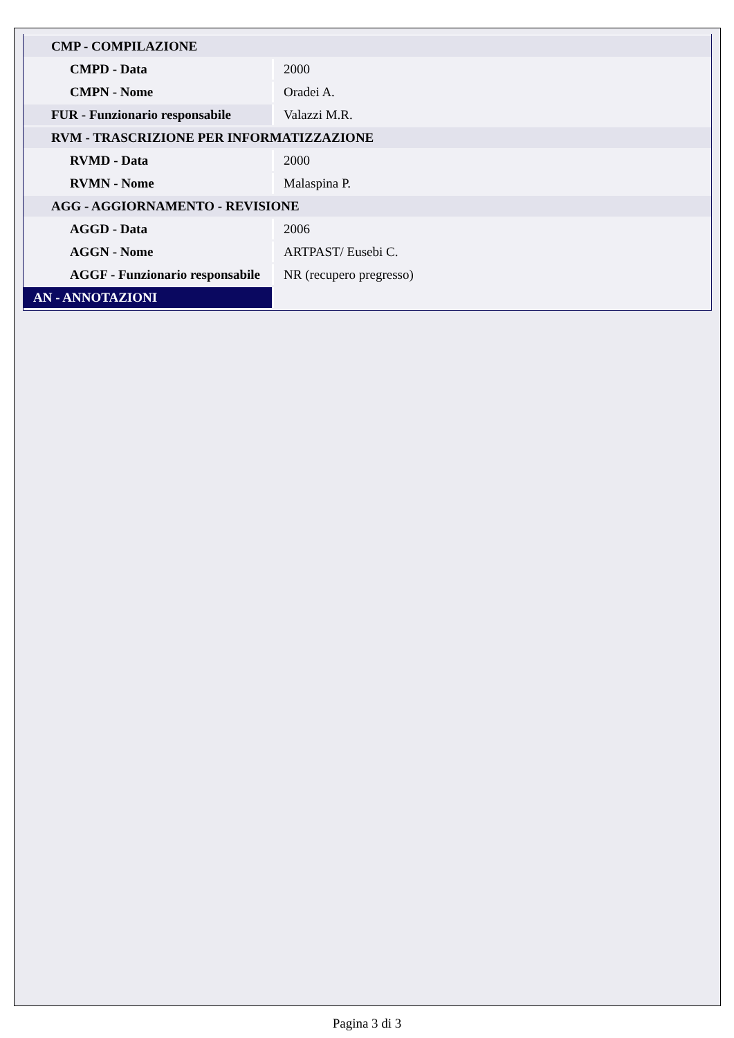| CMP - COMPILAZIONE | |
| CMPD - Data | 2000 |
| CMPN - Nome | Oradei A. |
| FUR - Funzionario responsabile | Valazzi M.R. |
| RVM - TRASCRIZIONE PER INFORMATIZZAZIONE | |
| RVMD - Data | 2000 |
| RVMN - Nome | Malaspina P. |
| AGG - AGGIORNAMENTO - REVISIONE | |
| AGGD - Data | 2006 |
| AGGN - Nome | ARTPAST/ Eusebi C. |
| AGGF - Funzionario responsabile | NR (recupero pregresso) |
| AN - ANNOTAZIONI | |
Pagina 3 di 3